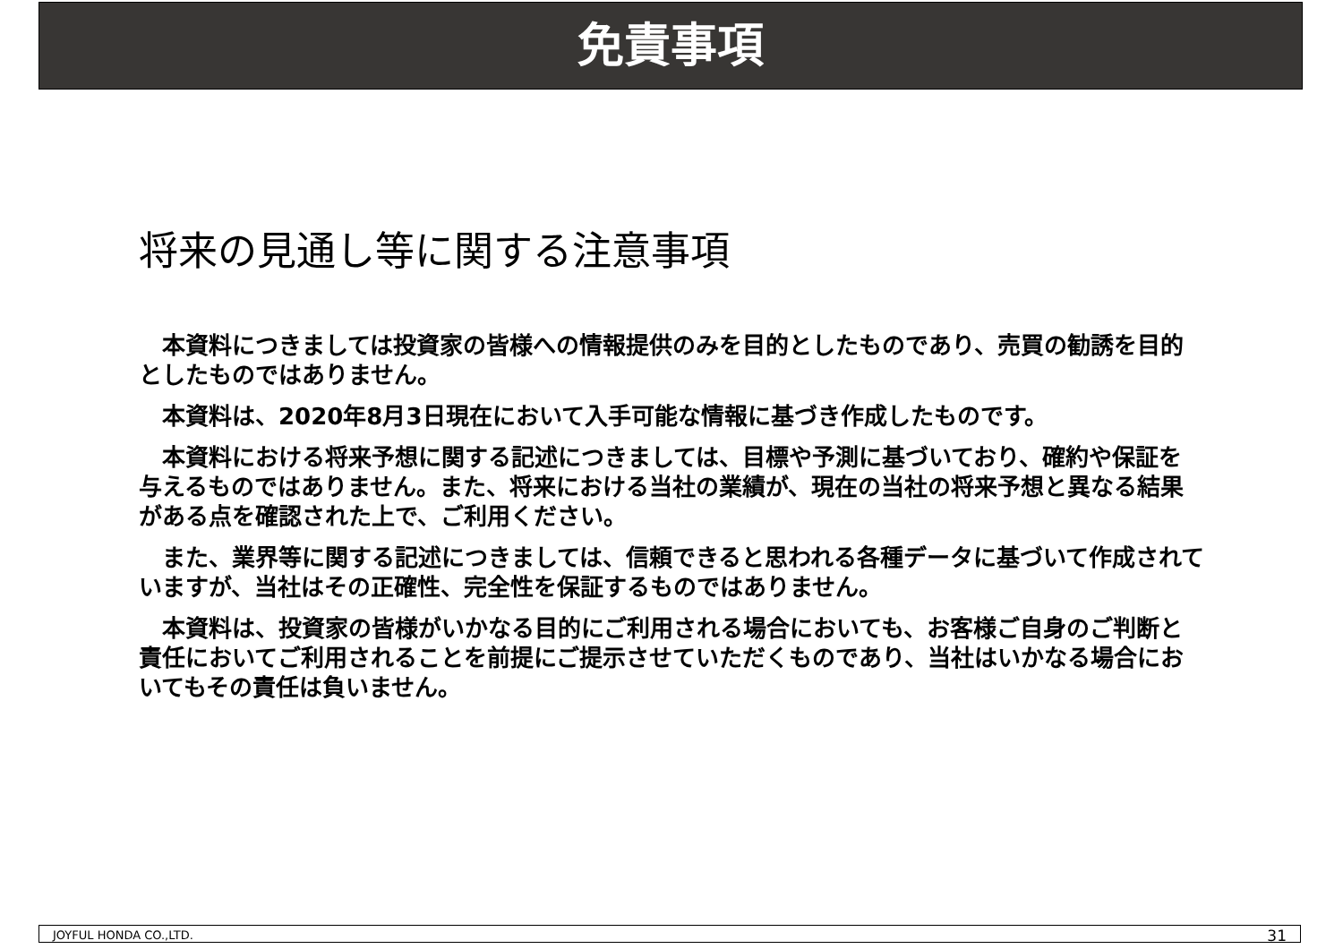免責事項
将来の見通し等に関する注意事項
　本資料につきましては投資家の皆様への情報提供のみを目的としたものであり、売買の勧誘を目的としたものではありません。
　本資料は、2020年8月3日現在において入手可能な情報に基づき作成したものです。
　本資料における将来予想に関する記述につきましては、目標や予測に基づいており、確約や保証を与えるものではありません。また、将来における当社の業績が、現在の当社の将来予想と異なる結果がある点を確認された上で、ご利用ください。
　また、業界等に関する記述につきましては、信頼できると思われる各種データに基づいて作成されていますが、当社はその正確性、完全性を保証するものではありません。
　本資料は、投資家の皆様がいかなる目的にご利用される場合においても、お客様ご自身のご判断と責任においてご利用されることを前提にご提示させていただくものであり、当社はいかなる場合においてもその責任は負いません。
JOYFUL HONDA CO.,LTD. 31